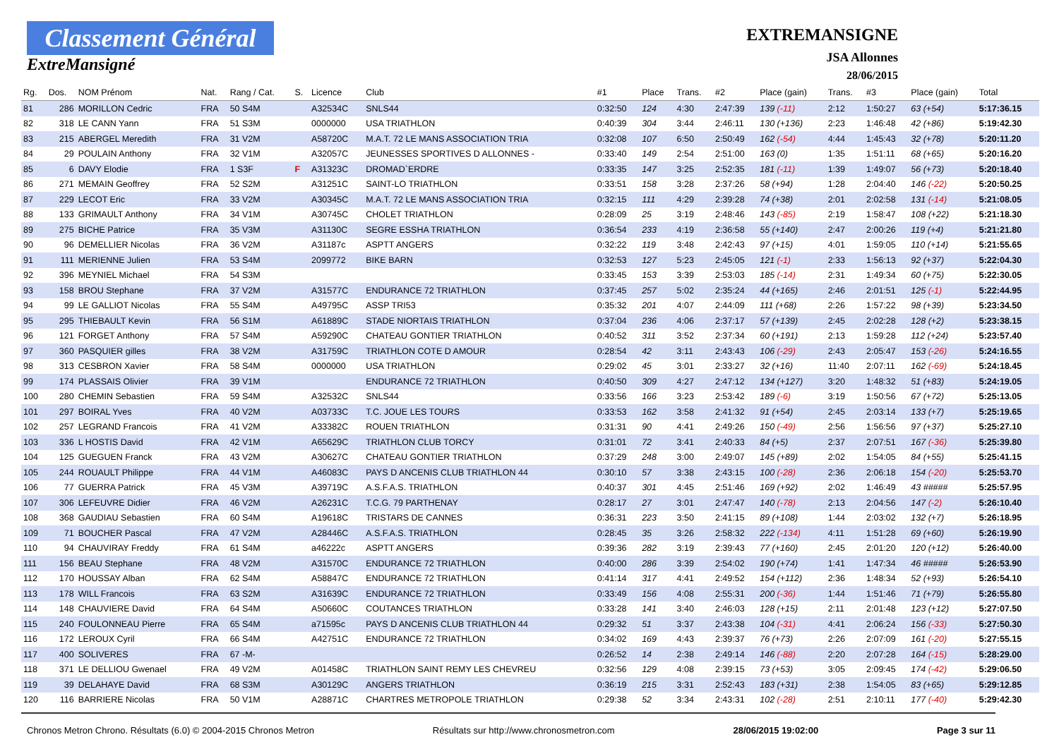Classement Général
ExtreMansigné
EXTREMANSIGNE
JSA Allonnes
28/06/2015
| Rg. | Dos. | NOM Prénom | Nat. | Rang / Cat. | S. | Licence | Club | #1 | Place | Trans. | #2 | Place (gain) | Trans. | #3 | Place (gain) | Total |
| --- | --- | --- | --- | --- | --- | --- | --- | --- | --- | --- | --- | --- | --- | --- | --- | --- |
| 81 | 286 | MORILLON Cedric | FRA | 50 S4M | | A32534C | SNLS44 | 0:32:50 | 124 | 4:30 | 2:47:39 | 139 (-11) | 2:12 | 1:50:27 | 63 (+54) | 5:17:36.15 |
| 82 | 318 | LE CANN Yann | FRA | 51 S3M | | 0000000 | USA TRIATHLON | 0:40:39 | 304 | 3:44 | 2:46:11 | 130 (+136) | 2:23 | 1:46:48 | 42 (+86) | 5:19:42.30 |
| 83 | 215 | ABERGEL Meredith | FRA | 31 V2M | | A58720C | M.A.T. 72 LE MANS ASSOCIATION TRIA | 0:32:08 | 107 | 6:50 | 2:50:49 | 162 (-54) | 4:44 | 1:45:43 | 32 (+78) | 5:20:11.20 |
| 84 | 29 | POULAIN Anthony | FRA | 32 V1M | | A32057C | JEUNESSES SPORTIVES D ALLONNES - | 0:33:40 | 149 | 2:54 | 2:51:00 | 163 (0) | 1:35 | 1:51:11 | 68 (+65) | 5:20:16.20 |
| 85 | 6 | DAVY Elodie | FRA | 1 S3F | F | A31323C | DROMAD`ERDRE | 0:33:35 | 147 | 3:25 | 2:52:35 | 181 (-11) | 1:39 | 1:49:07 | 56 (+73) | 5:20:18.40 |
| 86 | 271 | MEMAIN Geoffrey | FRA | 52 S2M | | A31251C | SAINT-LO TRIATHLON | 0:33:51 | 158 | 3:28 | 2:37:26 | 58 (+94) | 1:28 | 2:04:40 | 146 (-22) | 5:20:50.25 |
| 87 | 229 | LECOT Eric | FRA | 33 V2M | | A30345C | M.A.T. 72 LE MANS ASSOCIATION TRIA | 0:32:15 | 111 | 4:29 | 2:39:28 | 74 (+38) | 2:01 | 2:02:58 | 131 (-14) | 5:21:08.05 |
| 88 | 133 | GRIMAULT Anthony | FRA | 34 V1M | | A30745C | CHOLET TRIATHLON | 0:28:09 | 25 | 3:19 | 2:48:46 | 143 (-85) | 2:19 | 1:58:47 | 108 (+22) | 5:21:18.30 |
| 89 | 275 | BICHE Patrice | FRA | 35 V3M | | A31130C | SEGRE ESSHA TRIATHLON | 0:36:54 | 233 | 4:19 | 2:36:58 | 55 (+140) | 2:47 | 2:00:26 | 119 (+4) | 5:21:21.80 |
| 90 | 96 | DEMELLIER Nicolas | FRA | 36 V2M | | A31187c | ASPTT ANGERS | 0:32:22 | 119 | 3:48 | 2:42:43 | 97 (+15) | 4:01 | 1:59:05 | 110 (+14) | 5:21:55.65 |
| 91 | 111 | MERIENNE Julien | FRA | 53 S4M | | 2099772 | BIKE BARN | 0:32:53 | 127 | 5:23 | 2:45:05 | 121 (-1) | 2:33 | 1:56:13 | 92 (+37) | 5:22:04.30 |
| 92 | 396 | MEYNIEL Michael | FRA | 54 S3M | | | | 0:33:45 | 153 | 3:39 | 2:53:03 | 185 (-14) | 2:31 | 1:49:34 | 60 (+75) | 5:22:30.05 |
| 93 | 158 | BROU Stephane | FRA | 37 V2M | | A31577C | ENDURANCE 72 TRIATHLON | 0:37:45 | 257 | 5:02 | 2:35:24 | 44 (+165) | 2:46 | 2:01:51 | 125 (-1) | 5:22:44.95 |
| 94 | 99 | LE GALLIOT Nicolas | FRA | 55 S4M | | A49795C | ASSP TRI53 | 0:35:32 | 201 | 4:07 | 2:44:09 | 111 (+68) | 2:26 | 1:57:22 | 98 (+39) | 5:23:34.50 |
| 95 | 295 | THIEBAULT Kevin | FRA | 56 S1M | | A61889C | STADE NIORTAIS TRIATHLON | 0:37:04 | 236 | 4:06 | 2:37:17 | 57 (+139) | 2:45 | 2:02:28 | 128 (+2) | 5:23:38.15 |
| 96 | 121 | FORGET Anthony | FRA | 57 S4M | | A59290C | CHATEAU GONTIER TRIATHLON | 0:40:52 | 311 | 3:52 | 2:37:34 | 60 (+191) | 2:13 | 1:59:28 | 112 (+24) | 5:23:57.40 |
| 97 | 360 | PASQUIER gilles | FRA | 38 V2M | | A31759C | TRIATHLON COTE D AMOUR | 0:28:54 | 42 | 3:11 | 2:43:43 | 106 (-29) | 2:43 | 2:05:47 | 153 (-26) | 5:24:16.55 |
| 98 | 313 | CESBRON Xavier | FRA | 58 S4M | | 0000000 | USA TRIATHLON | 0:29:02 | 45 | 3:01 | 2:33:27 | 32 (+16) | 11:40 | 2:07:11 | 162 (-69) | 5:24:18.45 |
| 99 | 174 | PLASSAIS Olivier | FRA | 39 V1M | | | ENDURANCE 72 TRIATHLON | 0:40:50 | 309 | 4:27 | 2:47:12 | 134 (+127) | 3:20 | 1:48:32 | 51 (+83) | 5:24:19.05 |
| 100 | 280 | CHEMIN Sebastien | FRA | 59 S4M | | A32532C | SNLS44 | 0:33:56 | 166 | 3:23 | 2:53:42 | 189 (-6) | 3:19 | 1:50:56 | 67 (+72) | 5:25:13.05 |
| 101 | 297 | BOIRAL Yves | FRA | 40 V2M | | A03733C | T.C. JOUE LES TOURS | 0:33:53 | 162 | 3:58 | 2:41:32 | 91 (+54) | 2:45 | 2:03:14 | 133 (+7) | 5:25:19.65 |
| 102 | 257 | LEGRAND Francois | FRA | 41 V2M | | A33382C | ROUEN TRIATHLON | 0:31:31 | 90 | 4:41 | 2:49:26 | 150 (-49) | 2:56 | 1:56:56 | 97 (+37) | 5:25:27.10 |
| 103 | 336 | L HOSTIS David | FRA | 42 V1M | | A65629C | TRIATHLON CLUB TORCY | 0:31:01 | 72 | 3:41 | 2:40:33 | 84 (+5) | 2:37 | 2:07:51 | 167 (-36) | 5:25:39.80 |
| 104 | 125 | GUEGUEN Franck | FRA | 43 V2M | | A30627C | CHATEAU GONTIER TRIATHLON | 0:37:29 | 248 | 3:00 | 2:49:07 | 145 (+89) | 2:02 | 1:54:05 | 84 (+55) | 5:25:41.15 |
| 105 | 244 | ROUAULT Philippe | FRA | 44 V1M | | A46083C | PAYS D ANCENIS CLUB TRIATHLON 44 | 0:30:10 | 57 | 3:38 | 2:43:15 | 100 (-28) | 2:36 | 2:06:18 | 154 (-20) | 5:25:53.70 |
| 106 | 77 | GUERRA Patrick | FRA | 45 V3M | | A39719C | A.S.F.A.S. TRIATHLON | 0:40:37 | 301 | 4:45 | 2:51:46 | 169 (+92) | 2:02 | 1:46:49 | 43 ##### | 5:25:57.95 |
| 107 | 306 | LEFEUVRE Didier | FRA | 46 V2M | | A26231C | T.C.G. 79 PARTHENAY | 0:28:17 | 27 | 3:01 | 2:47:47 | 140 (-78) | 2:13 | 2:04:56 | 147 (-2) | 5:26:10.40 |
| 108 | 368 | GAUDIAU Sebastien | FRA | 60 S4M | | A19618C | TRISTARS DE CANNES | 0:36:31 | 223 | 3:50 | 2:41:15 | 89 (+108) | 1:44 | 2:03:02 | 132 (+7) | 5:26:18.95 |
| 109 | 71 | BOUCHER Pascal | FRA | 47 V2M | | A28446C | A.S.F.A.S. TRIATHLON | 0:28:45 | 35 | 3:26 | 2:58:32 | 222 (-134) | 4:11 | 1:51:28 | 69 (+60) | 5:26:19.90 |
| 110 | 94 | CHAUVIRAY Freddy | FRA | 61 S4M | | a46222c | ASPTT ANGERS | 0:39:36 | 282 | 3:19 | 2:39:43 | 77 (+160) | 2:45 | 2:01:20 | 120 (+12) | 5:26:40.00 |
| 111 | 156 | BEAU Stephane | FRA | 48 V2M | | A31570C | ENDURANCE 72 TRIATHLON | 0:40:00 | 286 | 3:39 | 2:54:02 | 190 (+74) | 1:41 | 1:47:34 | 46 ##### | 5:26:53.90 |
| 112 | 170 | HOUSSAY Alban | FRA | 62 S4M | | A58847C | ENDURANCE 72 TRIATHLON | 0:41:14 | 317 | 4:41 | 2:49:52 | 154 (+112) | 2:36 | 1:48:34 | 52 (+93) | 5:26:54.10 |
| 113 | 178 | WILL Francois | FRA | 63 S2M | | A31639C | ENDURANCE 72 TRIATHLON | 0:33:49 | 156 | 4:08 | 2:55:31 | 200 (-36) | 1:44 | 1:51:46 | 71 (+79) | 5:26:55.80 |
| 114 | 148 | CHAUVIERE David | FRA | 64 S4M | | A50660C | COUTANCES TRIATHLON | 0:33:28 | 141 | 3:40 | 2:46:03 | 128 (+15) | 2:11 | 2:01:48 | 123 (+12) | 5:27:07.50 |
| 115 | 240 | FOULONNEAU Pierre | FRA | 65 S4M | | a71595c | PAYS D ANCENIS CLUB TRIATHLON 44 | 0:29:32 | 51 | 3:37 | 2:43:38 | 104 (-31) | 4:41 | 2:06:24 | 156 (-33) | 5:27:50.30 |
| 116 | 172 | LEROUX Cyril | FRA | 66 S4M | | A42751C | ENDURANCE 72 TRIATHLON | 0:34:02 | 169 | 4:43 | 2:39:37 | 76 (+73) | 2:26 | 2:07:09 | 161 (-20) | 5:27:55.15 |
| 117 | 400 | SOLIVERES | FRA | 67 -M- | | | | 0:26:52 | 14 | 2:38 | 2:49:14 | 146 (-88) | 2:20 | 2:07:28 | 164 (-15) | 5:28:29.00 |
| 118 | 371 | LE DELLIOU Gwenael | FRA | 49 V2M | | A01458C | TRIATHLON SAINT REMY LES CHEVREU | 0:32:56 | 129 | 4:08 | 2:39:15 | 73 (+53) | 3:05 | 2:09:45 | 174 (-42) | 5:29:06.50 |
| 119 | 39 | DELAHAYE David | FRA | 68 S3M | | A30129C | ANGERS TRIATHLON | 0:36:19 | 215 | 3:31 | 2:52:43 | 183 (+31) | 2:38 | 1:54:05 | 83 (+65) | 5:29:12.85 |
| 120 | 116 | BARRIERE Nicolas | FRA | 50 V1M | | A28871C | CHARTRES METROPOLE TRIATHLON | 0:29:38 | 52 | 3:34 | 2:43:31 | 102 (-28) | 2:51 | 2:10:11 | 177 (-40) | 5:29:42.30 |
Chronos Metron Chrono. Résultats (6.0) © 2004-2015 Chronos Metron Résultats sur http://www.chronosmetron.com 28/06/2015 19:02:00 Page 3 sur 11